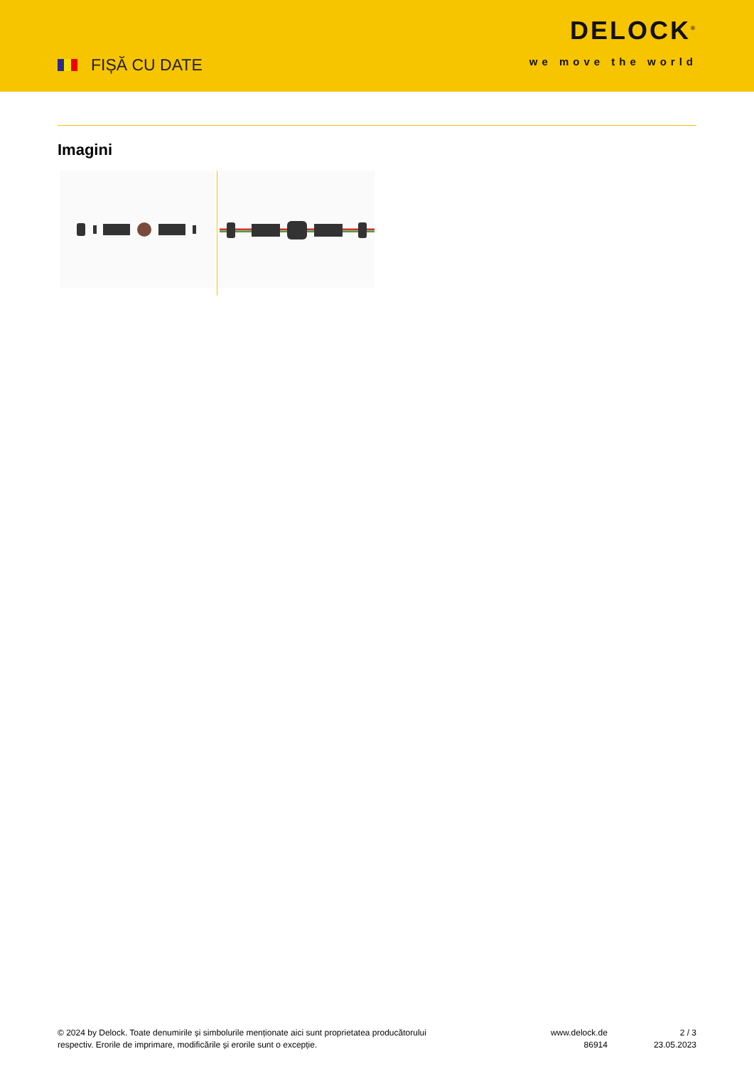FIȘĂ CU DATE
DELOCK<sup>®</sup>
we move the world
Imagini
© 2024 by Delock. Toate denumirile și simbolurile menționate aici sunt proprietatea producătorului
respectiv. Erorile de imprimare, modificările și erorile sunt o excepție.
www.delock.de
86914
2 / 3
23.05.2023